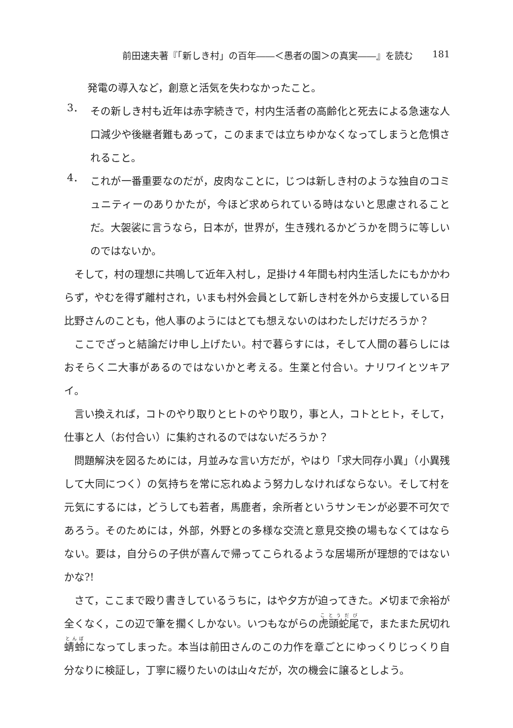前田速夫著『「新しき村」の百年――＜愚者の園＞の真実――』を読む 181
発電の導入など，創意と活気を失わなかったこと。
3．
その新しき村も近年は赤字続きで，村内生活者の高齢化と死去による急速な人口減少や後継者難もあって，このままでは立ちゆかなくなってしまうと危惧されること。
4．
これが一番重要なのだが，皮肉なことに，じつは新しき村のような独自のコミュニティーのありかたが，今ほど求められている時はないと思慮されることだ。大袈裟に言うなら，日本が，世界が，生き残れるかどうかを問うに等しいのではないか。
そして，村の理想に共鳴して近年入村し，足掛け４年間も村内生活したにもかかわらず，やむを得ず離村され，いまも村外会員として新しき村を外から支援している日比野さんのことも，他人事のようにはとても想えないのはわたしだけだろうか？
ここでざっと結論だけ申し上げたい。村で暮らすには，そして人間の暮らしにはおそらく二大事があるのではないかと考える。生業と付合い。ナリワイとツキアイ。
言い換えれば，コトのやり取りとヒトのやり取り，事と人，コトとヒト，そして，仕事と人（お付合い）に集約されるのではないだろうか？
問題解決を図るためには，月並みな言い方だが，やはり「求大同存小異」（小異残して大同につく）の気持ちを常に忘れぬよう努力しなければならない。そして村を元気にするには，どうしても若者，馬鹿者，余所者というサンモンが必要不可欠であろう。そのためには，外部，外野との多様な交流と意見交換の場もなくてはならない。要は，自分らの子供が喜んで帰ってこられるような居場所が理想的ではないかな?!
さて，ここまで殴り書きしているうちに，はや夕方が迫ってきた。〆切まで余裕が全くなく，この辺で筆を擱くしかない。いつもながらの虎頭蛇尾で，またまた尻切れ蜻蛉になってしまった。本当は前田さんのこの力作を章ごとにゆっくりじっくり自分なりに検証し，丁寧に綴りたいのは山々だが，次の機会に譲るとしよう。